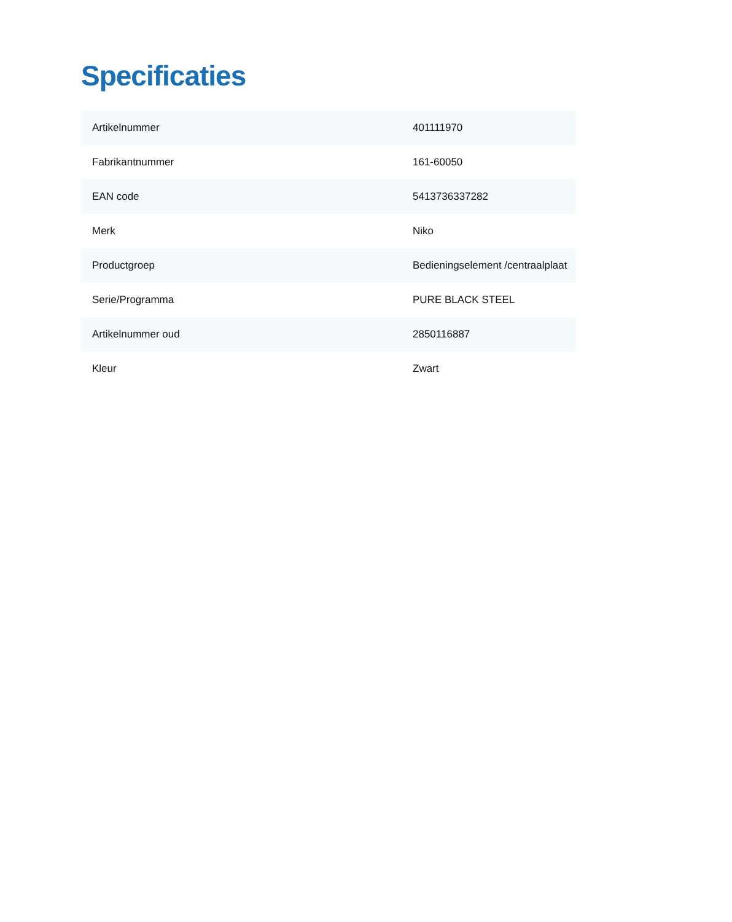Specificaties
| Artikelnummer | 401111970 |
| Fabrikantnummer | 161-60050 |
| EAN code | 5413736337282 |
| Merk | Niko |
| Productgroep | Bedieningselement /centraalplaat |
| Serie/Programma | PURE BLACK STEEL |
| Artikelnummer oud | 2850116887 |
| Kleur | Zwart |